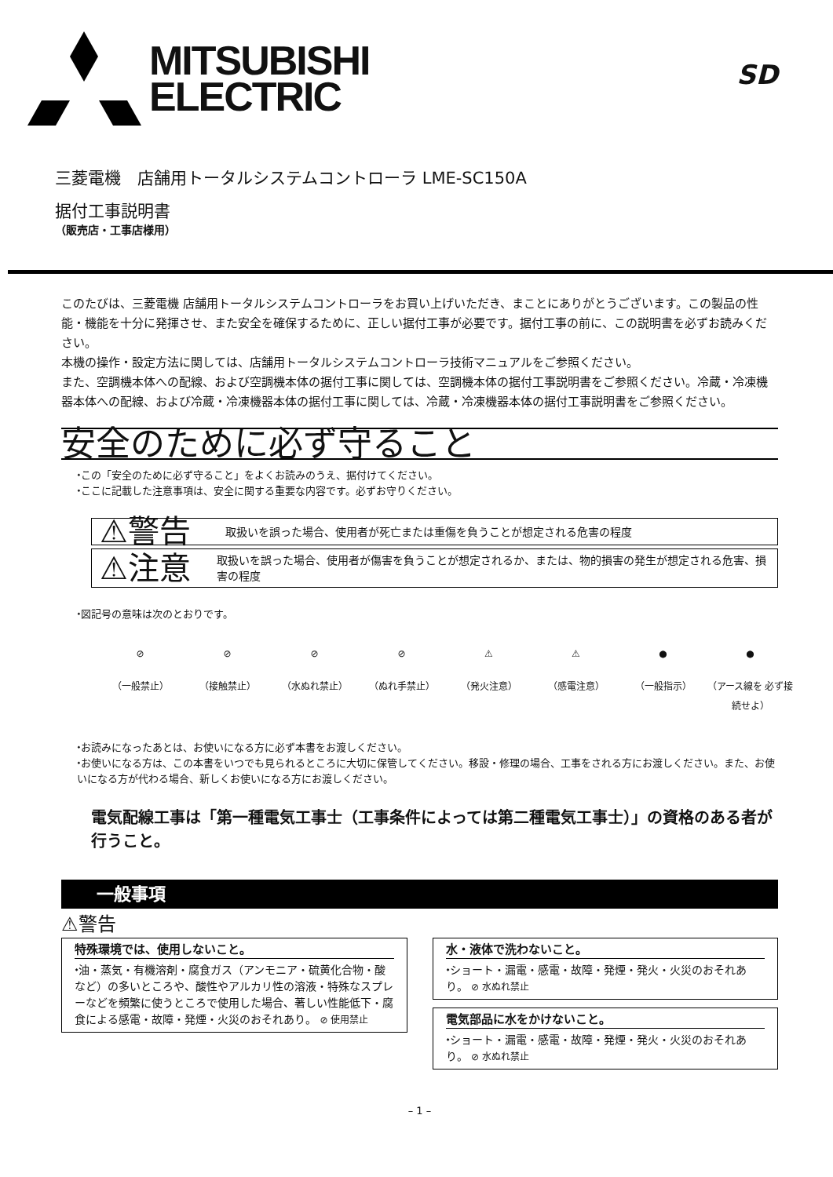MITSUBISHI
ELECTRIC
SD
三菱電機　店舗用トータルシステムコントローラ LME-SC150A
据付工事説明書
（販売店・工事店様用）
このたびは、三菱電機 店舗用トータルシステムコントローラをお買い上げいただき、まことにありがとうございます。この製品の性能・機能を十分に発揮させ、また安全を確保するために、正しい据付工事が必要です。据付工事の前に、この説明書を必ずお読みください。
本機の操作・設定方法に関しては、店舗用トータルシステムコントローラ技術マニュアルをご参照ください。
また、空調機本体への配線、および空調機本体の据付工事に関しては、空調機本体の据付工事説明書をご参照ください。冷蔵・冷凍機器本体への配線、および冷蔵・冷凍機器本体の据付工事に関しては、冷蔵・冷凍機器本体の据付工事説明書をご参照ください。
安全のために必ず守ること
⬩この「安全のために必ず守ること」をよくお読みのうえ、据付けてください。
⬩ここに記載した注意事項は、安全に関する重要な内容です。必ずお守りください。
⚠警告 取扱いを誤った場合、使用者が死亡または重傷を負うことが想定される危害の程度
⚠注意 取扱いを誤った場合、使用者が傷害を負うことが想定されるか、または、物的損害の発生が想定される危害、損害の程度
⬩図記号の意味は次のとおりです。
⊘
（一般禁止）
⊘
（接触禁止）
⊘
（水ぬれ禁止）
⊘
（ぬれ手禁止）
⚠
（発火注意）
⚠
（感電注意）
●
（一般指示）
●
（アース線を 必ず接続せよ）
⬩お読みになったあとは、お使いになる方に必ず本書をお渡しください。
⬩お使いになる方は、この本書をいつでも見られるところに大切に保管してください。移設・修理の場合、工事をされる方にお渡しください。また、お使いになる方が代わる場合、新しくお使いになる方にお渡しください。
電気配線工事は「第一種電気工事士（工事条件によっては第二種電気工事士）」の資格のある者が行うこと。
一般事項
⚠警告
特殊環境では、使用しないこと。
⬩油・蒸気・有機溶剤・腐食ガス（アンモニア・硫黄化合物・酸など）の多いところや、酸性やアルカリ性の溶液・特殊なスプレーなどを頻繁に使うところで使用した場合、著しい性能低下・腐食による感電・故障・発煙・火災のおそれあり。 ⊘ 使用禁止
水・液体で洗わないこと。
⬩ショート・漏電・感電・故障・発煙・発火・火災のおそれあり。 ⊘ 水ぬれ禁止
電気部品に水をかけないこと。
⬩ショート・漏電・感電・故障・発煙・発火・火災のおそれあり。 ⊘ 水ぬれ禁止
– 1 –